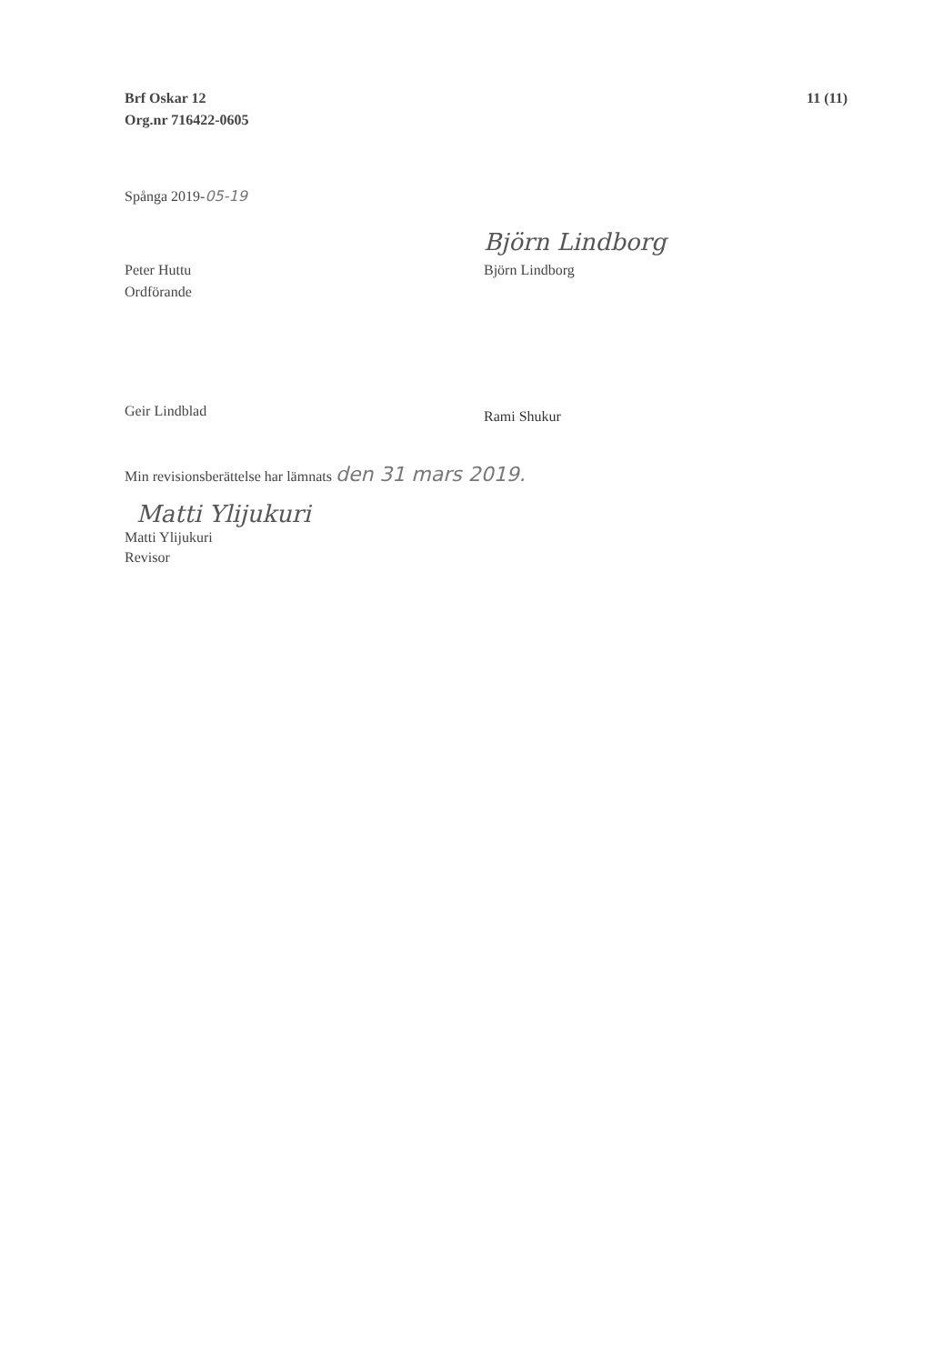Brf Oskar 12
Org.nr 716422-0605
11 (11)
Spånga 2019-05-19
Björn Lindborg
Peter Huttu
Ordförande
Björn Lindborg
Geir Lindblad
Rami Shukur
Min revisionsberättelse har lämnats den 31 mars 2019.
Matti Ylijukuri
Matti Ylijukuri
Revisor